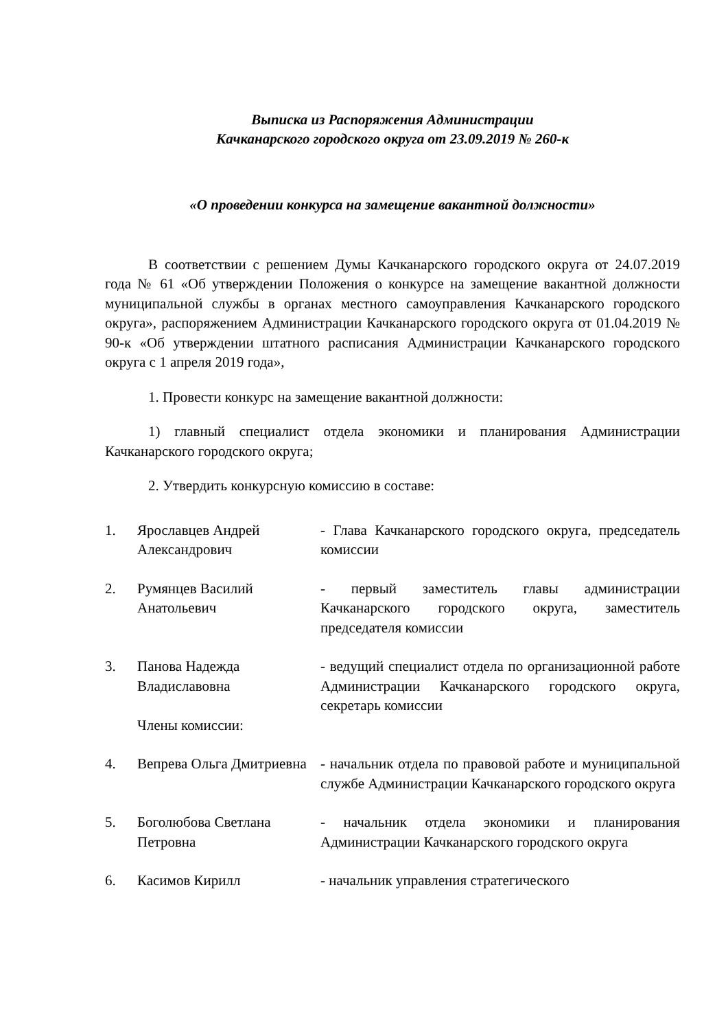Выписка из Распоряжения Администрации
Качканарского городского округа от 23.09.2019 № 260-к
«О проведении конкурса на замещение вакантной должности»
В соответствии с решением Думы Качканарского городского округа от 24.07.2019 года № 61 «Об утверждении Положения о конкурсе на замещение вакантной должности муниципальной службы в органах местного самоуправления Качканарского городского округа», распоряжением Администрации Качканарского городского округа от 01.04.2019 № 90-к «Об утверждении штатного расписания Администрации Качканарского городского округа с 1 апреля 2019 года»,
1. Провести конкурс на замещение вакантной должности:
1) главный специалист отдела экономики и планирования Администрации Качканарского городского округа;
2. Утвердить конкурсную комиссию в составе:
| 1. | Ярославцев Андрей Александрович | - Глава Качканарского городского округа, председатель комиссии |
| 2. | Румянцев Василий Анатольевич | - первый заместитель главы администрации Качканарского городского округа, заместитель председателя комиссии |
| 3. | Панова Надежда Владиславовна | - ведущий специалист отдела по организационной работе Администрации Качканарского городского округа, секретарь комиссии |
| | Члены комиссии: | |
| 4. | Вепрева Ольга Дмитриевна | - начальник отдела по правовой работе и муниципальной службе Администрации Качканарского городского округа |
| 5. | Боголюбова Светлана Петровна | - начальник отдела экономики и планирования Администрации Качканарского городского округа |
| 6. | Касимов Кирилл | - начальник управления стратегического |